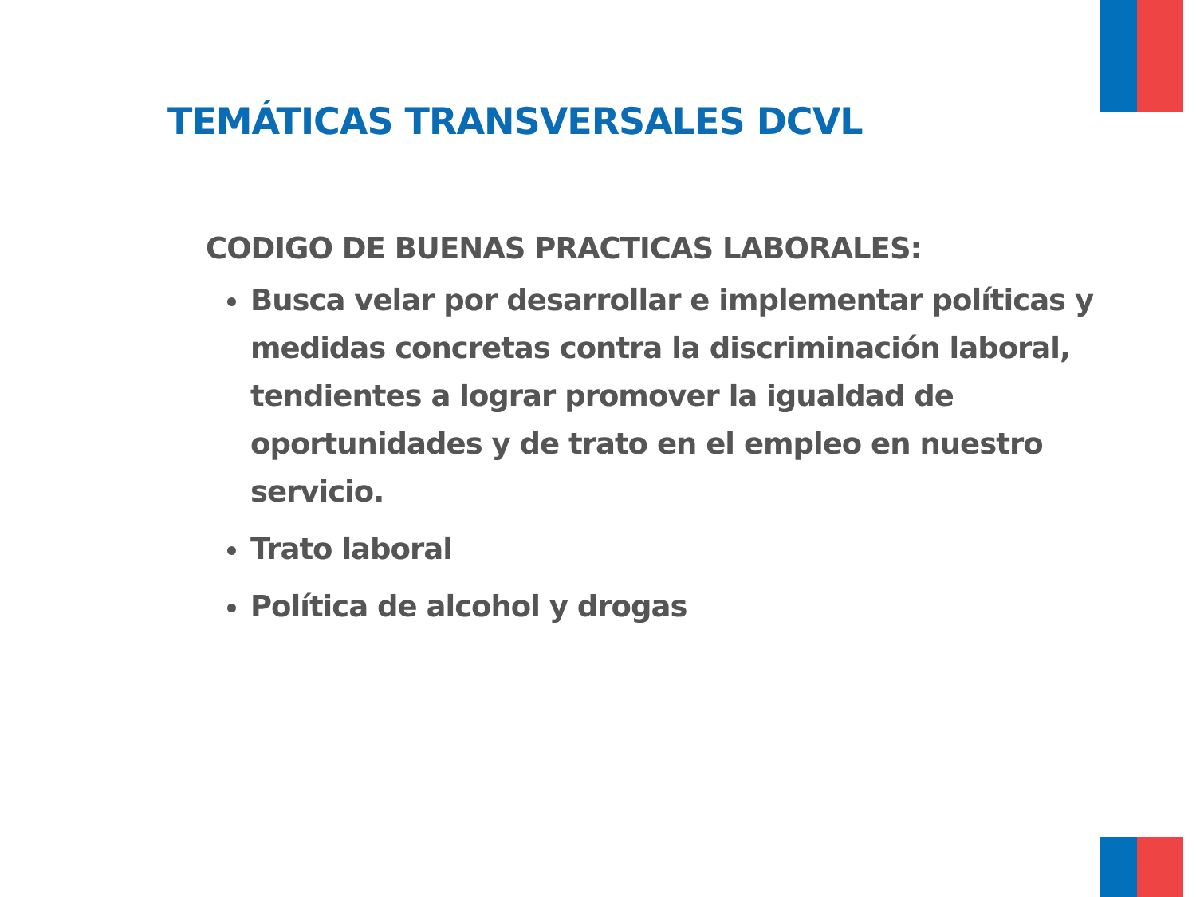TEMÁTICAS TRANSVERSALES DCVL
CODIGO DE BUENAS PRACTICAS LABORALES:
Busca velar por desarrollar e implementar políticas y medidas concretas contra la discriminación laboral, tendientes a lograr promover la igualdad de oportunidades y de trato en el empleo en nuestro servicio.
Trato laboral
Política de alcohol y drogas